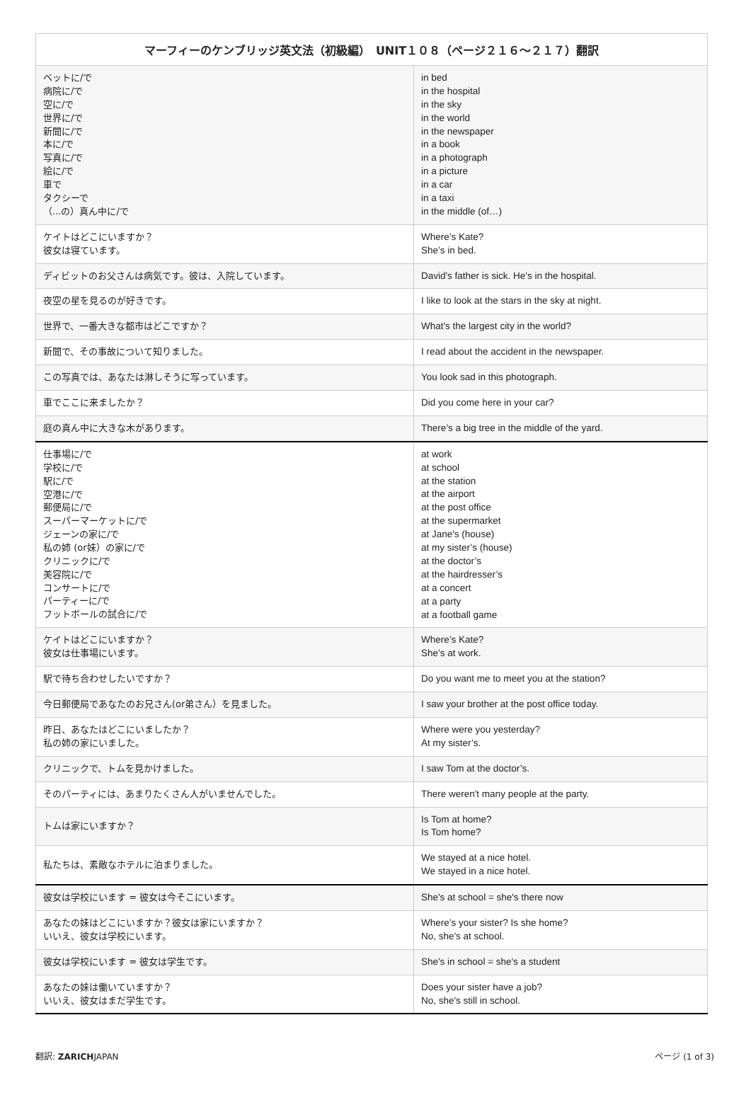| マーフィーのケンブリッジ英文法（初級編） UNIT１０８（ページ２１６〜２１７）翻訳 | |
| --- | --- |
| ベットに/で 病院に/で 空に/で 世界に/で 新聞に/で 本に/で 写真に/で 絵に/で 車で タクシーで （...の）真ん中に/で | in bed in the hospital in the sky in the world in the newspaper in a book in a photograph in a picture in a car in a taxi in the middle (of…) |
| ケイトはどこにいますか？ 彼女は寝ています。 | Where’s Kate? She’s in bed. |
| ディビットのお父さんは病気です。彼は、入院しています。 | David's father is sick. He's in the hospital. |
| 夜空の星を見るのが好きです。 | I like to look at the stars in the sky at night. |
| 世界で、一番大きな都市はどこですか？ | What's the largest city in the world? |
| 新聞で、その事故について知りました。 | I read about the accident in the newspaper. |
| この写真では、あなたは淋しそうに写っています。 | You look sad in this photograph. |
| 車でここに来ましたか？ | Did you come here in your car? |
| 庭の真ん中に大きな木があります。 | There’s a big tree in the middle of the yard. |
| 仕事場に/で 学校に/で 駅に/で 空港に/で 郵便局に/で スーパーマーケットに/で ジェーンの家に/で 私の姉 (or妹）の家に/で クリニックに/で 美容院に/で コンサートに/で パーティーに/で フットボールの試合に/で | at work at school at the station at the airport at the post office at the supermarket at Jane's (house) at my sister’s (house) at the doctor’s at the hairdresser’s at a concert at a party at a football game |
| ケイトはどこにいますか？ 彼女は仕事場にいます。 | Where’s Kate? She’s at work. |
| 駅で待ち合わせしたいですか？ | Do you want me to meet you at the station? |
| 今日郵便局であなたのお兄さん(or弟さん）を見ました。 | I saw your brother at the post office today. |
| 昨日、あなたはどこにいましたか？ 私の姉の家にいました。 | Where were you yesterday? At my sister’s. |
| クリニックで、トムを見かけました。 | I saw Tom at the doctor’s. |
| そのパーティには、あまりたくさん人がいませんでした。 | There weren't many people at the party. |
| トムは家にいますか？ | Is Tom at home? Is Tom home? |
| 私たちは、素敵なホテルに泊まりました。 | We stayed at a nice hotel. We stayed in a nice hotel. |
| 彼女は学校にいます = 彼女は今そこにいます。 | She's at school = she's there now |
| あなたの妹はどこにいますか？彼女は家にいますか？ いいえ、彼女は学校にいます。 | Where’s your sister? Is she home? No, she's at school. |
| 彼女は学校にいます = 彼女は学生です。 | She's in school = she's a student |
| あなたの妹は働いていますか？ いいえ、彼女はまだ学生です。 | Does your sister have a job? No, she's still in school. |
翻訳: ZARICHJAPAN ページ (1 of 3)